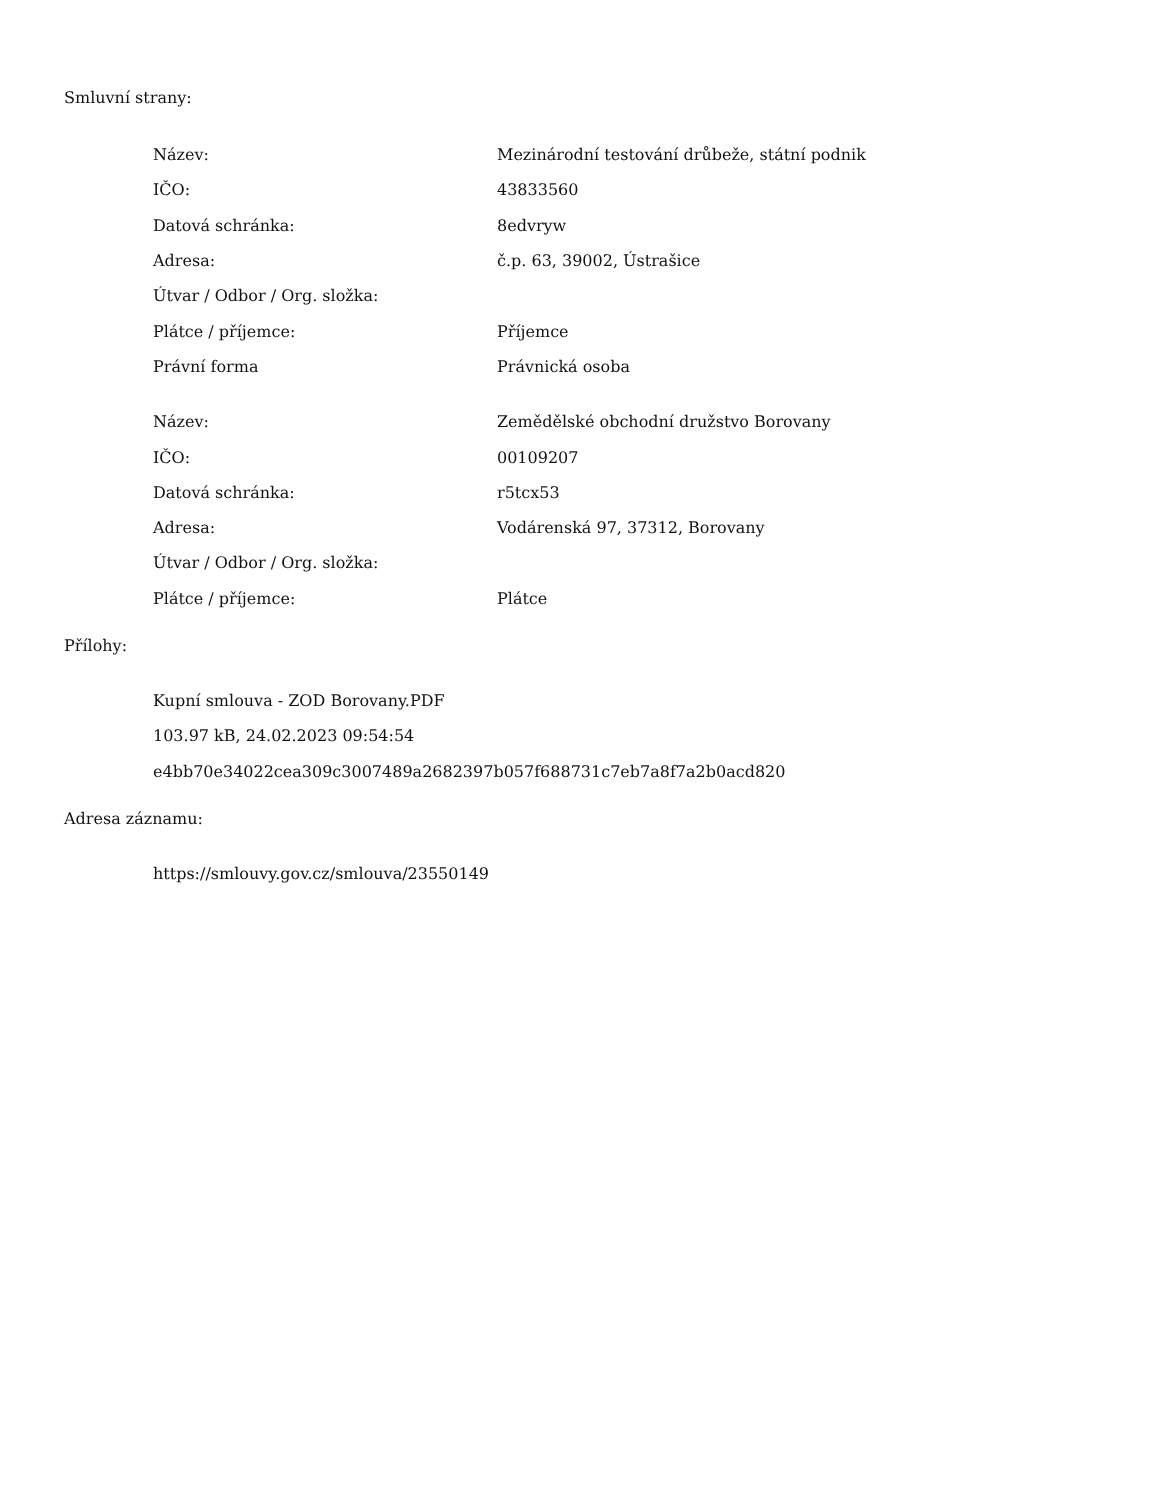Smluvní strany:
| Název: | Mezinárodní testování drůbeže, státní podnik |
| IČO: | 43833560 |
| Datová schránka: | 8edvryw |
| Adresa: | č.p. 63, 39002, Ústrašice |
| Útvar / Odbor / Org. složka: | |
| Plátce / příjemce: | Příjemce |
| Právní forma | Právnická osoba |
| Název: | Zemědělské obchodní družstvo Borovany |
| IČO: | 00109207 |
| Datová schránka: | r5tcx53 |
| Adresa: | Vodárenská 97, 37312, Borovany |
| Útvar / Odbor / Org. složka: | |
| Plátce / příjemce: | Plátce |
Přílohy:
| Kupní smlouva - ZOD Borovany.PDF |
| 103.97 kB, 24.02.2023 09:54:54 |
| e4bb70e34022cea309c3007489a2682397b057f688731c7eb7a8f7a2b0acd820 |
Adresa záznamu:
| https://smlouvy.gov.cz/smlouva/23550149 |